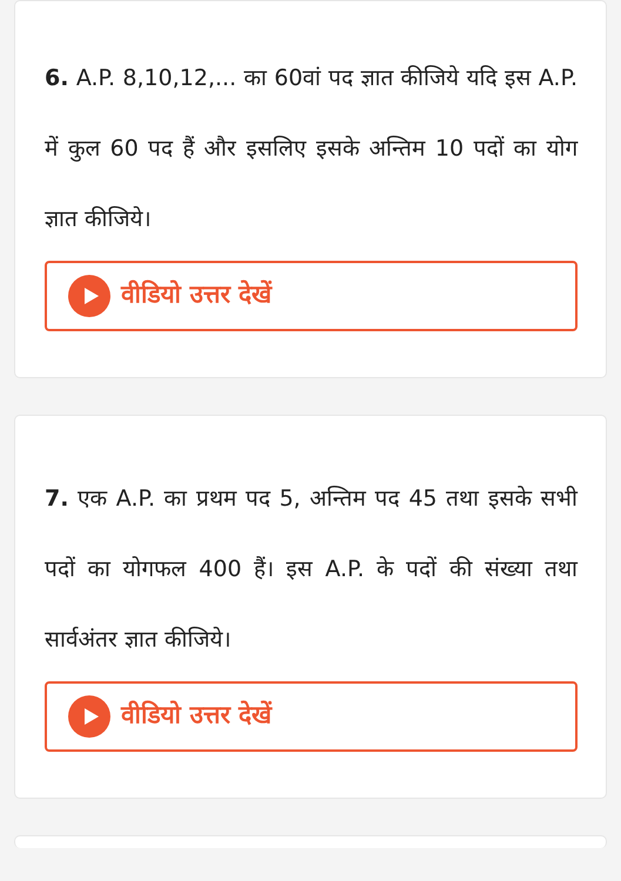6. A.P. 8,10,12,... का 60वां पद ज्ञात कीजिये यदि इस A.P. में कुल 60 पद हैं और इसलिए इसके अन्तिम 10 पदों का योग ज्ञात कीजिये।
वीडियो उत्तर देखें
7. एक A.P. का प्रथम पद 5, अन्तिम पद 45 तथा इसके सभी पदों का योगफल 400 हैं। इस A.P. के पदों की संख्या तथा सार्वअंतर ज्ञात कीजिये।
वीडियो उत्तर देखें